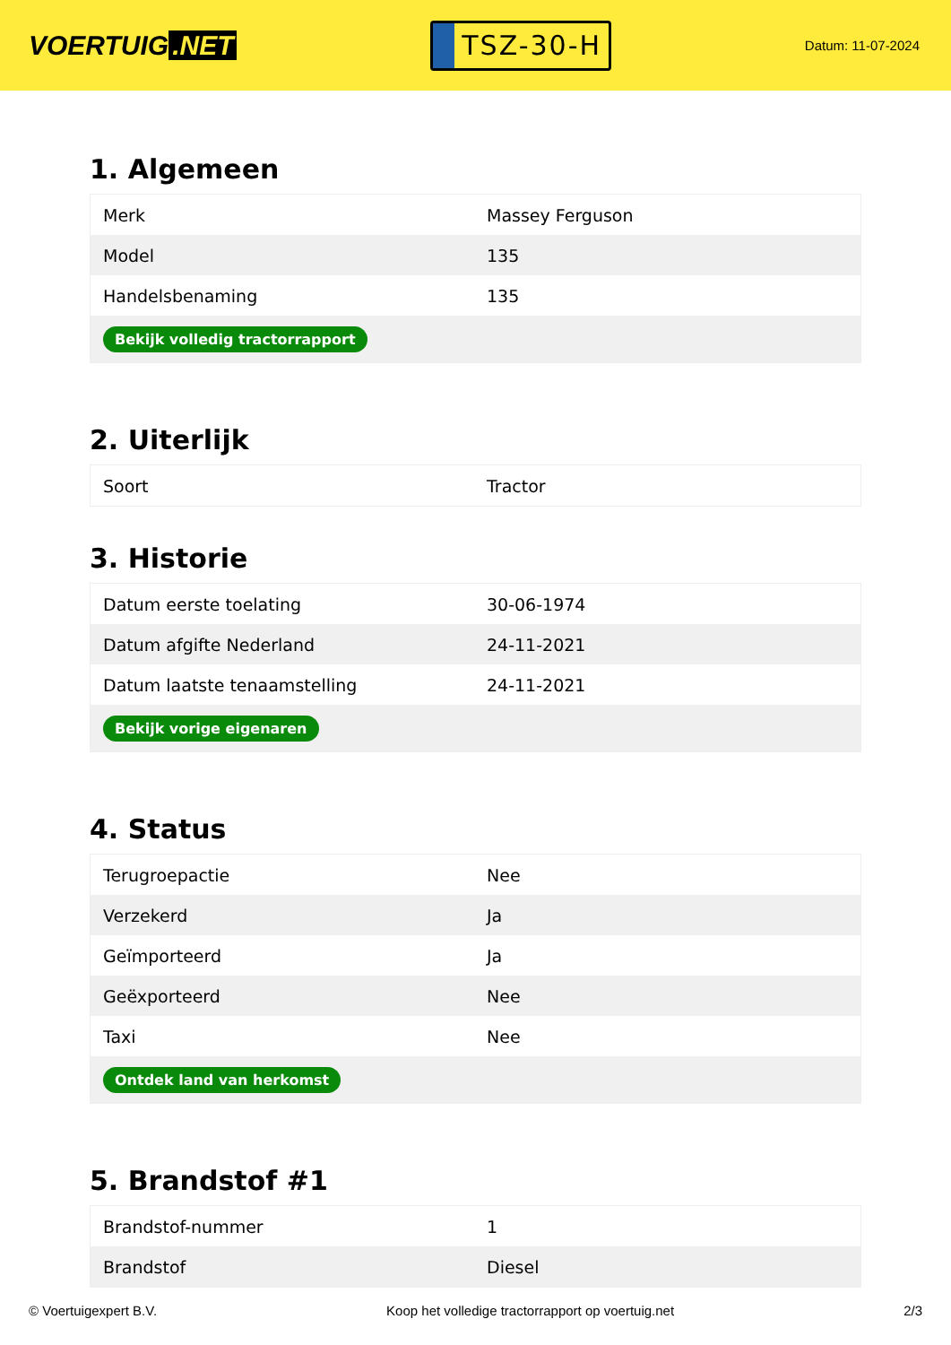VOERTUIG.NET
TSZ-30-H
Datum: 11-07-2024
1. Algemeen
| Merk | Massey Ferguson |
| Model | 135 |
| Handelsbenaming | 135 |
| Bekijk volledig tractorrapport | |
2. Uiterlijk
| Soort | Tractor |
3. Historie
| Datum eerste toelating | 30-06-1974 |
| Datum afgifte Nederland | 24-11-2021 |
| Datum laatste tenaamstelling | 24-11-2021 |
| Bekijk vorige eigenaren | |
4. Status
| Terugroepactie | Nee |
| Verzekerd | Ja |
| Geïmporteerd | Ja |
| Geëxporteerd | Nee |
| Taxi | Nee |
| Ontdek land van herkomst | |
5. Brandstof #1
| Brandstof-nummer | 1 |
| Brandstof | Diesel |
© Voertuigexpert B.V. Koop het volledige tractorrapport op voertuig.net 2/3